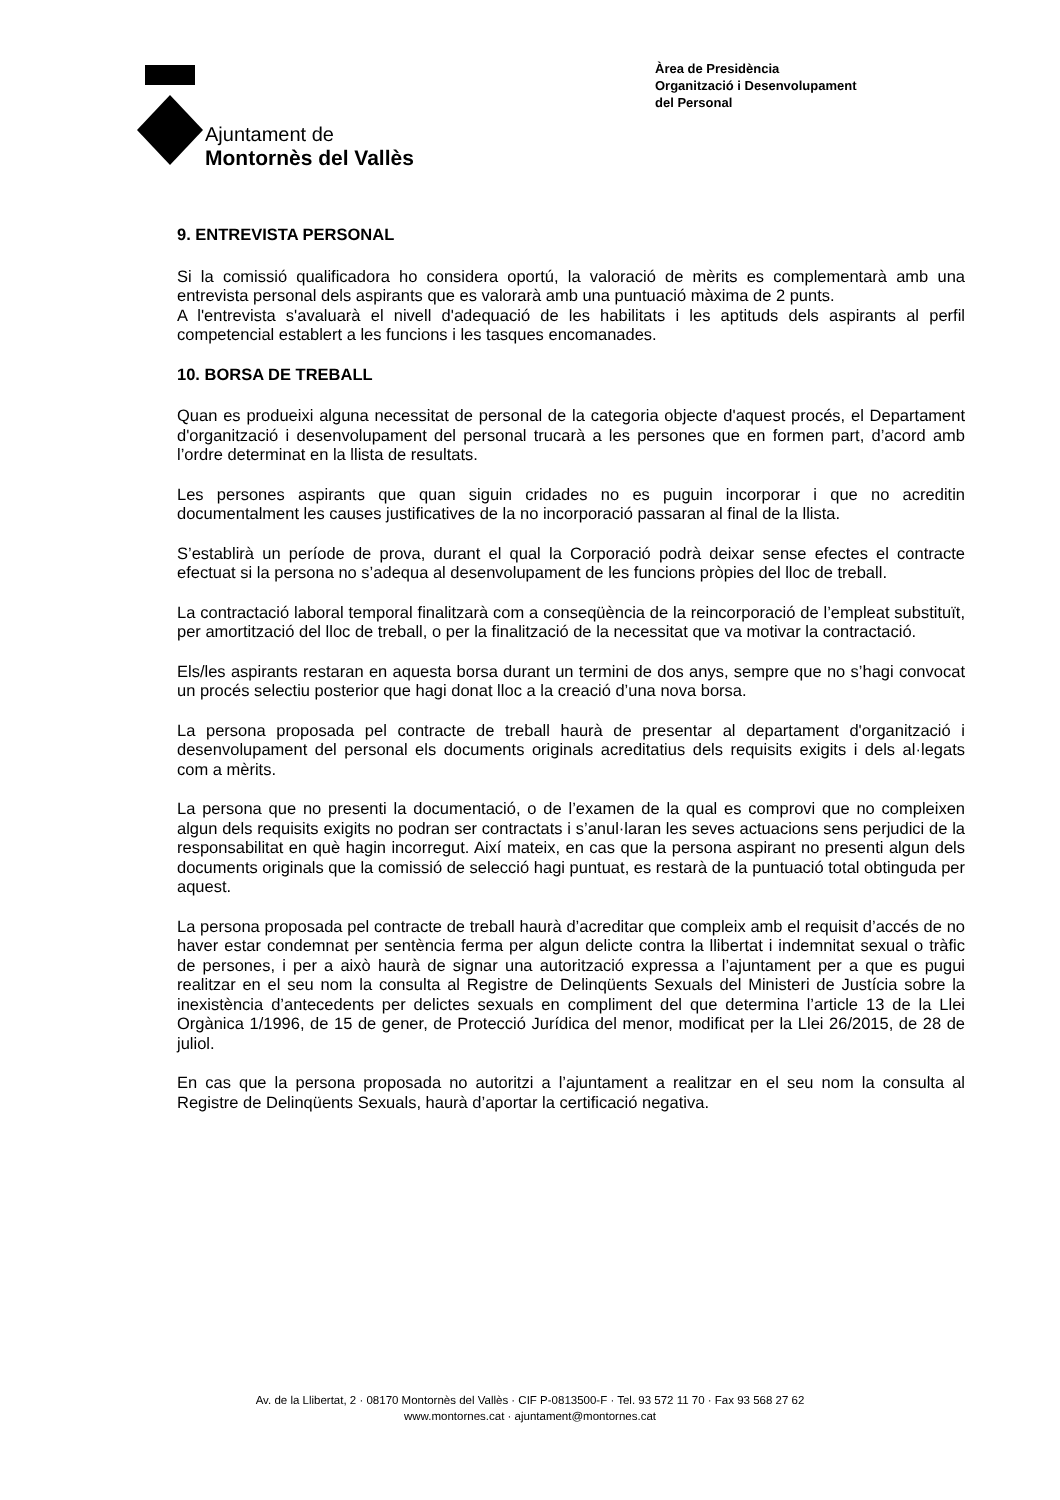Ajuntament de
Montornès del Vallès
Àrea de Presidència
Organització i Desenvolupament
del Personal
9. ENTREVISTA PERSONAL
Si la comissió qualificadora ho considera oportú, la valoració de mèrits es complementarà amb una entrevista personal dels aspirants que es valorarà amb una puntuació màxima de 2 punts.
A l'entrevista s'avaluarà el nivell d'adequació de les habilitats i les aptituds dels aspirants al perfil competencial establert a les funcions i les tasques encomanades.
10. BORSA DE TREBALL
Quan es produeixi alguna necessitat de personal de la categoria objecte d'aquest procés, el Departament d'organització i desenvolupament del personal trucarà a les persones que en formen part, d’acord amb l’ordre determinat en la llista de resultats.
Les persones aspirants que quan siguin cridades no es puguin incorporar i que no acreditin documentalment les causes justificatives de la no incorporació passaran al final de la llista.
S’establirà un període de prova, durant el qual la Corporació podrà deixar sense efectes el contracte efectuat si la persona no s’adequa al desenvolupament de les funcions pròpies del lloc de treball.
La contractació laboral temporal finalitzarà com a conseqüència de la reincorporació de l’empleat substituït, per amortització del lloc de treball, o per la finalització de la necessitat que va motivar la contractació.
Els/les aspirants restaran en aquesta borsa durant un termini de dos anys, sempre que no s’hagi convocat un procés selectiu posterior que hagi donat lloc a la creació d’una nova borsa.
La persona proposada pel contracte de treball haurà de presentar al departament d'organització i desenvolupament del personal els documents originals acreditatius dels requisits exigits i dels al·legats com a mèrits.
La persona que no presenti la documentació, o de l’examen de la qual es comprovi que no compleixen algun dels requisits exigits no podran ser contractats i s’anul·laran les seves actuacions sens perjudici de la responsabilitat en què hagin incorregut. Així mateix, en cas que la persona aspirant no presenti algun dels documents originals que la comissió de selecció hagi puntuat, es restarà de la puntuació total obtinguda per aquest.
La persona proposada pel contracte de treball haurà d’acreditar que compleix amb el requisit d’accés de no haver estar condemnat per sentència ferma per algun delicte contra la llibertat i indemnitat sexual o tràfic de persones, i per a això haurà de signar una autorització expressa a l’ajuntament per a que es pugui realitzar en el seu nom la consulta al Registre de Delinqüents Sexuals del Ministeri de Justícia sobre la inexistència d’antecedents per delictes sexuals en compliment del que determina l’article 13 de la Llei Orgànica 1/1996, de 15 de gener, de Protecció Jurídica del menor, modificat per la Llei 26/2015, de 28 de juliol.
En cas que la persona proposada no autoritzi a l’ajuntament a realitzar en el seu nom la consulta al Registre de Delinqüents Sexuals, haurà d’aportar la certificació negativa.
Av. de la Llibertat, 2 · 08170 Montornès del Vallès · CIF P-0813500-F · Tel. 93 572 11 70 · Fax 93 568 27 62
www.montornes.cat · ajuntament@montornes.cat